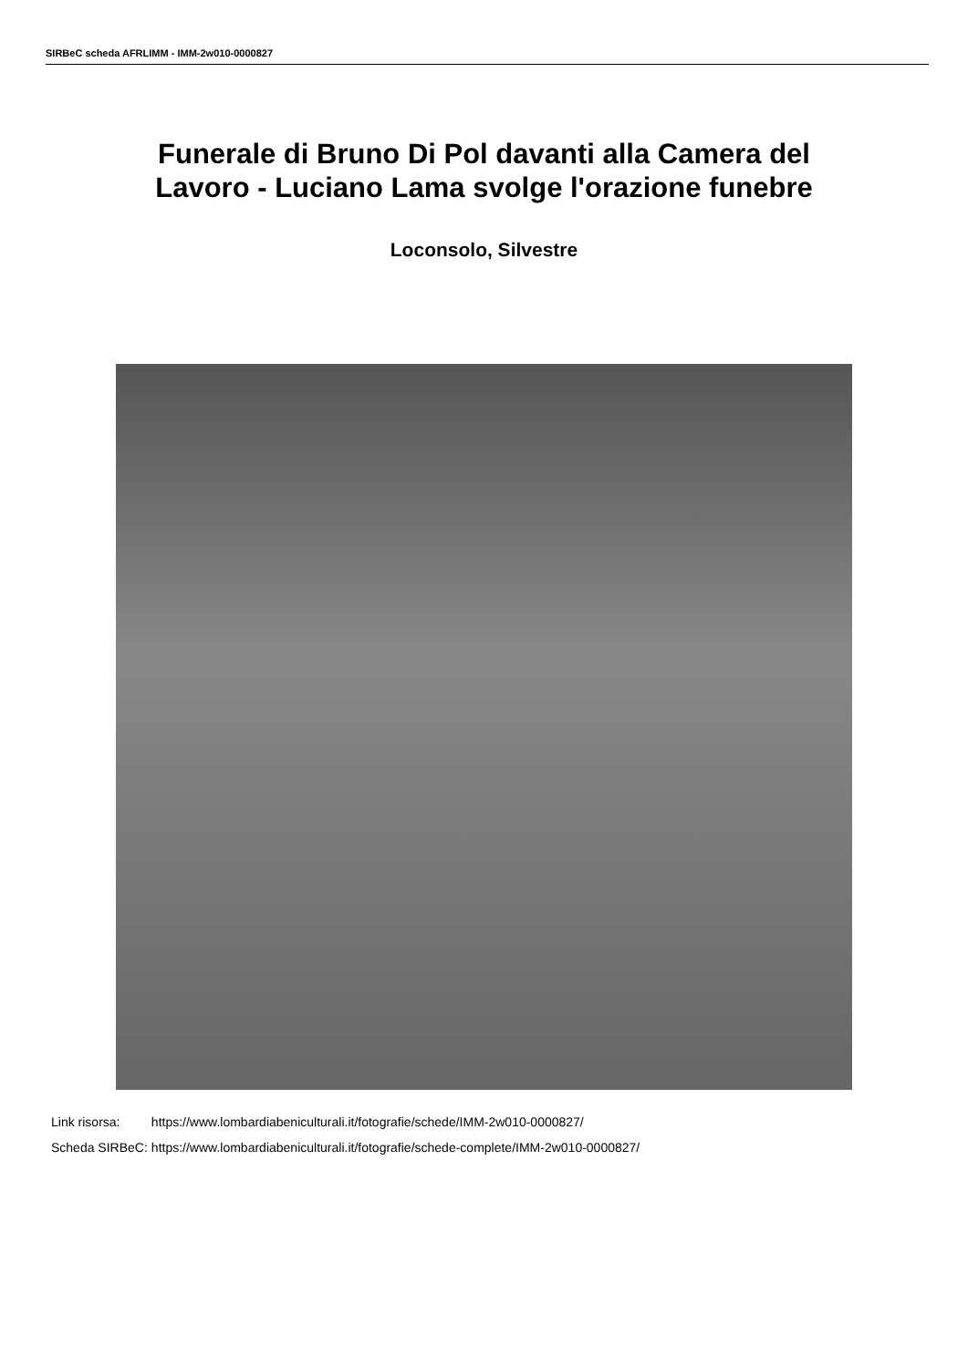SIRBeC scheda AFRLIMM - IMM-2w010-0000827
Funerale di Bruno Di Pol davanti alla Camera del
Lavoro - Luciano Lama svolge l'orazione funebre
Loconsolo, Silvestre
| Link risorsa: | https://www.lombardiabeniculturali.it/fotografie/schede/IMM-2w010-0000827/ |
| Scheda SIRBeC: | https://www.lombardiabeniculturali.it/fotografie/schede-complete/IMM-2w010-0000827/ |